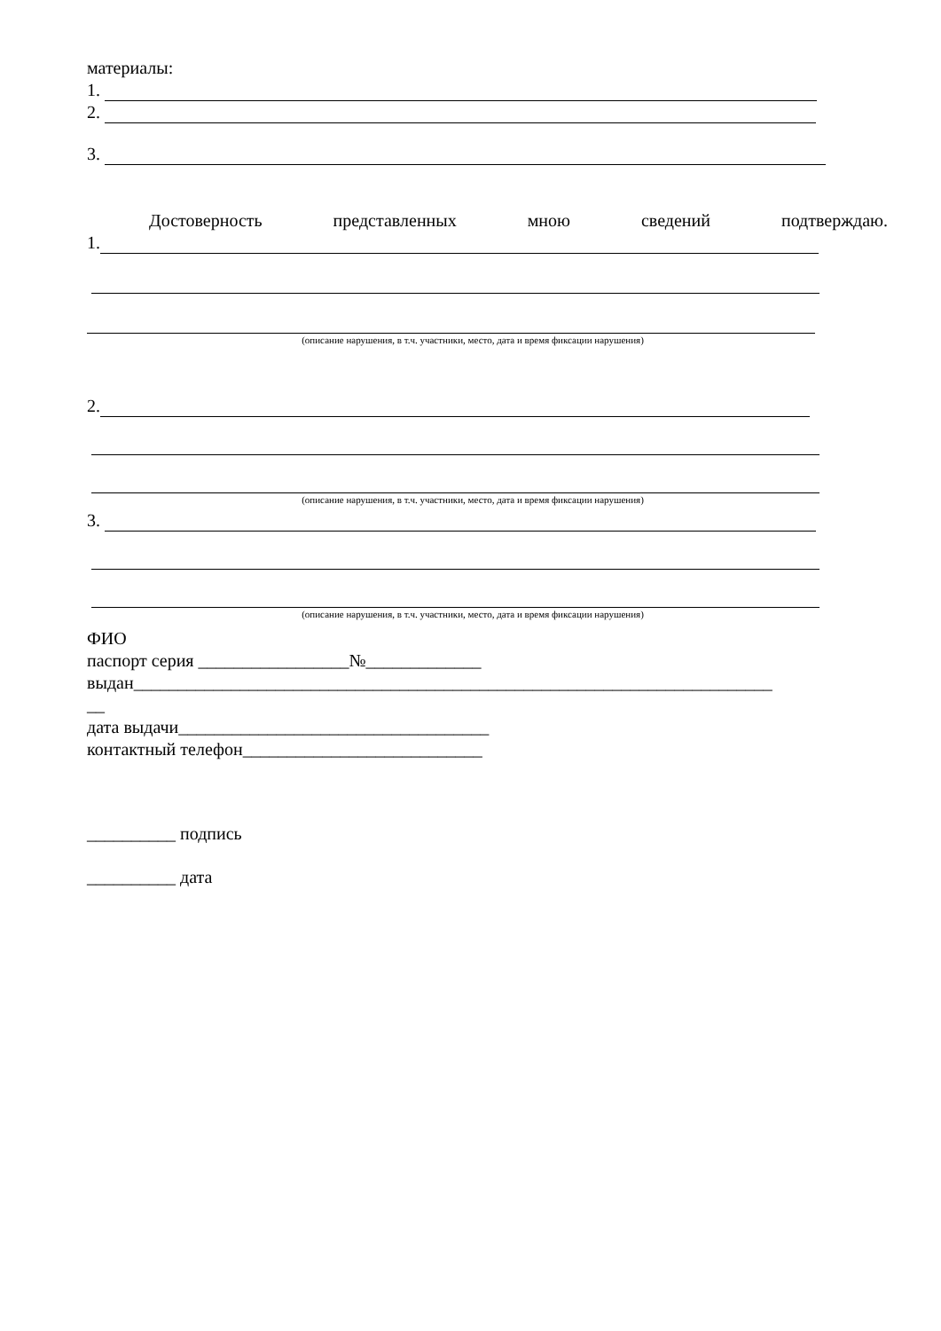материалы:
1.
2.
3.
Достоверность представленных мною сведений подтверждаю.
1.
(описание нарушения, в т.ч. участники, место, дата и время фиксации нарушения)
2.
(описание нарушения, в т.ч. участники, место, дата и время фиксации нарушения)
3.
(описание нарушения, в т.ч. участники, место, дата и время фиксации нарушения)
ФИО
паспорт серия _________________№_____________
выдан________________________________________________________________________
__
дата выдачи___________________________________
контактный телефон___________________________
__________ подпись
__________ дата